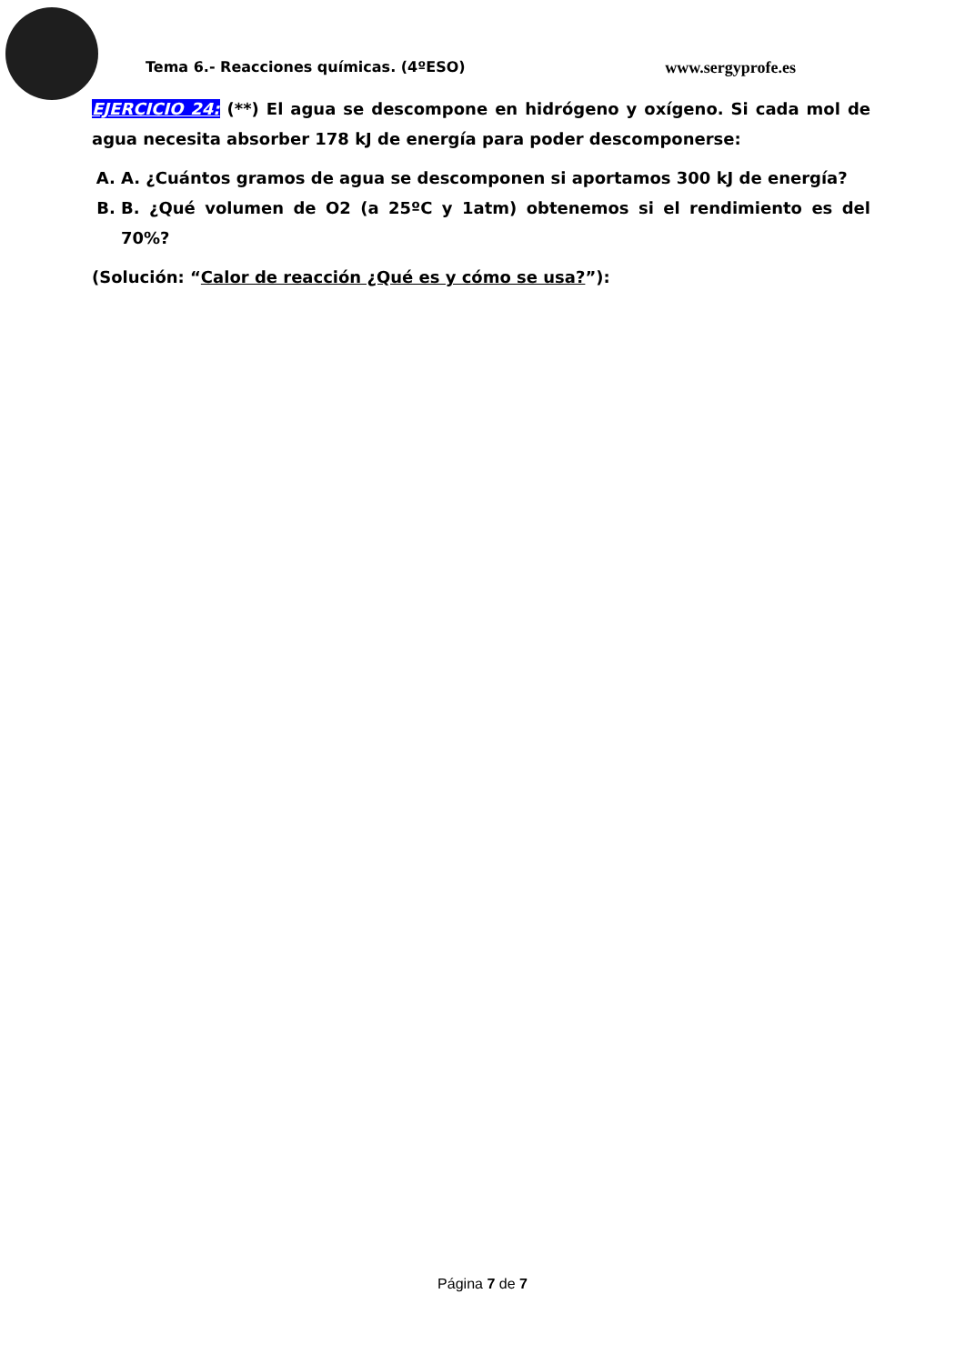Tema 6.- Reacciones químicas. (4ºESO) www.sergyprofe.es
EJERCICIO 24: (**) El agua se descompone en hidrógeno y oxígeno. Si cada mol de agua necesita absorber 178 kJ de energía para poder descomponerse:
A. A. ¿Cuántos gramos de agua se descomponen si aportamos 300 kJ de energía?
B. B. ¿Qué volumen de O2 (a 25ºC y 1atm) obtenemos si el rendimiento es del 70%?
(Solución: “Calor de reacción ¿Qué es y cómo se usa?”):
Página 7 de 7